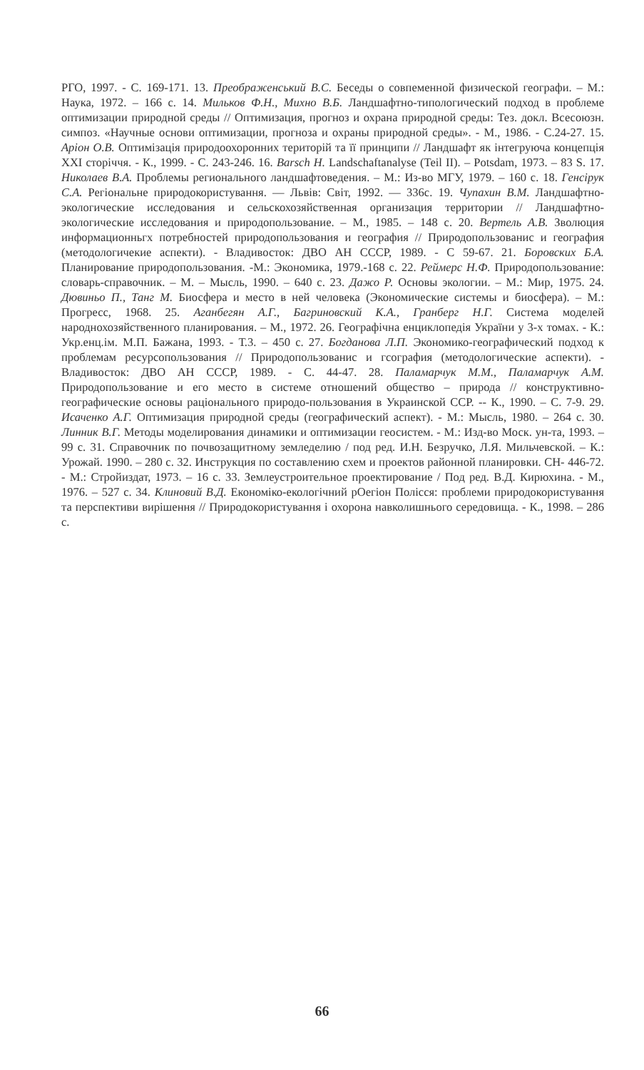РГО, 1997. - С. 169-171. 13. Преображенський В.С. Беседы о совпеменной физической географи. – М.: Наука, 1972. – 166 с. 14. Мильков Ф.Н., Михно В.Б. Ландшафтно-типологический подход в проблеме оптимизации природной среды // Оптимизация, прогноз и охрана природной среды: Тез. докл. Всесоюзн. симпоз. «Научные основи оптимизации, прогноза и охраны природной среды». - М., 1986. - С.24-27. 15. Аріон О.В. Оптимізація природоохоронних територій та її принципи // Ландшафт як інтегруюча концепція XXI сторіччя. - К., 1999. - С. 243-246. 16. Barsch H. Landschaftanalyse (Teil II). – Potsdam, 1973. – 83 S. 17. Николаев В.А. Проблемы регионального ландшафтоведения. – М.: Из-во МГУ, 1979. – 160 с. 18. Генсiрук С.А. Регіональне природокористування. — Львів: Світ, 1992. — 336с. 19. Чупахин В.М. Ландшафтно-экологические исследования и сельскохозяйственная организация территории // Ландшафтно-экологические исследования и природопользование. – М., 1985. – 148 с. 20. Вертель А.В. Зволюция информационньгх потребностей природопользования и география // Природопользованис и география (методологичекие аспекти). - Владивосток: ДВО АН СССР, 1989. - С 59-67. 21. Боровских Б.А. Планирование природопользования. -М.: Экономика, 1979.-168 с. 22. Реймерс Н.Ф. Природопользование: словарь-справочник. – М. – Мысль, 1990. – 640 с. 23. Дажо Р. Основы экологии. – М.: Мир, 1975. 24. Дювиньо П., Танг М. Биосфера и место в ней человека (Экономические системы и биосфера). – М.: Прогресс, 1968. 25. Аганбегян А.Г., Багриновский К.А., Гранберг Н.Г. Система моделей народнохозяйственного планирования. – М., 1972. 26. Географічна енциклопедія України у 3-х томах. - К.: Укр.енц.ім. М.П. Бажана, 1993. - Т.3. – 450 с. 27. Богданова Л.П. Экономико-географический подход к проблемам ресурсопользования // Природопользованис и гсография (методологические аспекти). - Владивосток: ДВО АН СССР, 1989. - С. 44-47. 28. Паламарчук М.М., Паламарчук А.М. Природопользование и его место в системе отношений общество – природа // конструктивно-географические основы раціонального природо-пользования в Украинской ССР. -- К., 1990. – С. 7-9. 29. Исаченко А.Г. Оптимизация природной среды (географический аспект). - М.: Мысль, 1980. – 264 с. 30. Линник В.Г. Методы моделирования динамики и оптимизации геосистем. - М.: Изд-во Моск. ун-та, 1993. – 99 с. 31. Справочник по почвозащитному земледелию / под ред. И.Н. Безручко, Л.Я. Мильчевской. – К.: Урожай. 1990. – 280 с. 32. Инструкция по составлению схем и проектов районной планировки. СН- 446-72. - М.: Стройиздат, 1973. – 16 с. 33. Землеустроительное проектирование / Под ред. В.Д. Кирюхина. - М., 1976. – 527 с. 34. Клиновий В.Д. Економіко-екологічний рОегіон Полісся: проблеми природокористування та перспективи вирішення // Природокористування і охорона навколишнього середовища. - К., 1998. – 286 с.
66